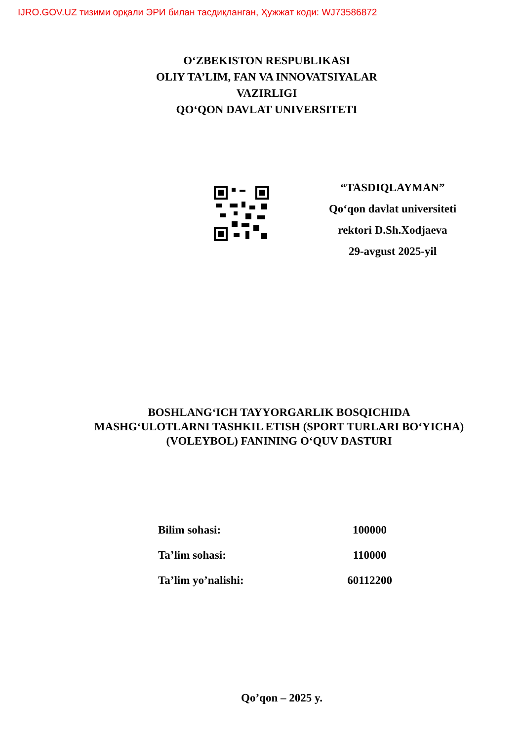IJRO.GOV.UZ тизими орқали ЭРИ билан тасдиқланган, Ҳужжат коди: WJ73586872
O‘ZBEKISTON RESPUBLIKASI
OLIY TA’LIM, FAN VA INNOVATSIYALAR VAZIRLIGI
QO‘QON DAVLAT UNIVERSITETI
“TASDIQLAYMAN”
Qo‘qon davlat universiteti
rektori D.Sh.Xodjaeva
29-avgust 2025-yil
BOSHLANG‘ICH TAYYORGARLIK BOSQICHIDA
MASHG‘ULOTLARNI TASHKIL ETISH (SPORT TURLARI BO‘YICHA)
(VOLEYBOL) FANINING O‘QUV DASTURI
| Bilim sohasi: | 100000 |
| Ta’lim sohasi: | 110000 |
| Ta’lim yo’nalishi: | 60112200 |
Qo’qon – 2025 y.